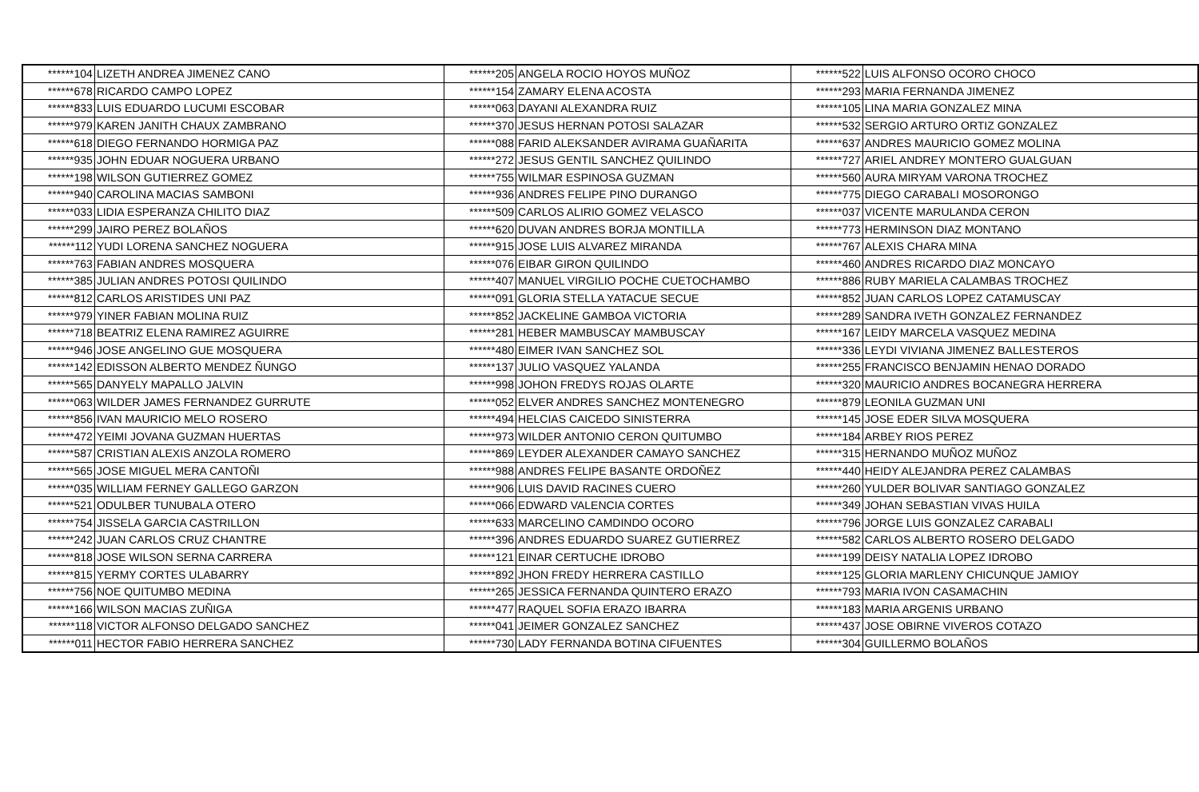| ******104 | LIZETH ANDREA JIMENEZ CANO | ******205 | ANGELA ROCIO HOYOS MUÑOZ | ******522 | LUIS ALFONSO OCORO CHOCO |
| ******678 | RICARDO CAMPO LOPEZ | ******154 | ZAMARY ELENA ACOSTA | ******293 | MARIA FERNANDA JIMENEZ |
| ******833 | LUIS EDUARDO LUCUMI ESCOBAR | ******063 | DAYANI ALEXANDRA RUIZ | ******105 | LINA MARIA GONZALEZ MINA |
| ******979 | KAREN JANITH CHAUX ZAMBRANO | ******370 | JESUS HERNAN POTOSI SALAZAR | ******532 | SERGIO ARTURO ORTIZ GONZALEZ |
| ******618 | DIEGO FERNANDO HORMIGA PAZ | ******088 | FARID ALEKSANDER AVIRAMA GUAÑARITA | ******637 | ANDRES MAURICIO GOMEZ MOLINA |
| ******935 | JOHN EDUAR NOGUERA URBANO | ******272 | JESUS GENTIL SANCHEZ QUILINDO | ******727 | ARIEL ANDREY MONTERO GUALGUAN |
| ******198 | WILSON GUTIERREZ GOMEZ | ******755 | WILMAR ESPINOSA GUZMAN | ******560 | AURA MIRYAM VARONA TROCHEZ |
| ******940 | CAROLINA MACIAS SAMBONI | ******936 | ANDRES FELIPE PINO DURANGO | ******775 | DIEGO CARABALI MOSORONGO |
| ******033 | LIDIA ESPERANZA CHILITO DIAZ | ******509 | CARLOS ALIRIO GOMEZ VELASCO | ******037 | VICENTE MARULANDA CERON |
| ******299 | JAIRO PEREZ BOLAÑOS | ******620 | DUVAN ANDRES BORJA MONTILLA | ******773 | HERMINSON DIAZ MONTANO |
| ******112 | YUDI LORENA SANCHEZ NOGUERA | ******915 | JOSE LUIS ALVAREZ MIRANDA | ******767 | ALEXIS CHARA MINA |
| ******763 | FABIAN ANDRES MOSQUERA | ******076 | EIBAR GIRON QUILINDO | ******460 | ANDRES RICARDO DIAZ MONCAYO |
| ******385 | JULIAN ANDRES POTOSI QUILINDO | ******407 | MANUEL VIRGILIO POCHE CUETOCHAMBO | ******886 | RUBY MARIELA CALAMBAS TROCHEZ |
| ******812 | CARLOS ARISTIDES UNI PAZ | ******091 | GLORIA STELLA YATACUE SECUE | ******852 | JUAN CARLOS LOPEZ CATAMUSCAY |
| ******979 | YINER FABIAN MOLINA RUIZ | ******852 | JACKELINE GAMBOA VICTORIA | ******289 | SANDRA IVETH GONZALEZ FERNANDEZ |
| ******718 | BEATRIZ ELENA RAMIREZ AGUIRRE | ******281 | HEBER MAMBUSCAY MAMBUSCAY | ******167 | LEIDY MARCELA VASQUEZ MEDINA |
| ******946 | JOSE ANGELINO GUE MOSQUERA | ******480 | EIMER IVAN SANCHEZ SOL | ******336 | LEYDI VIVIANA JIMENEZ BALLESTEROS |
| ******142 | EDISSON ALBERTO MENDEZ ÑUNGO | ******137 | JULIO VASQUEZ YALANDA | ******255 | FRANCISCO BENJAMIN HENAO DORADO |
| ******565 | DANYELY MAPALLO JALVIN | ******998 | JOHON FREDYS ROJAS OLARTE | ******320 | MAURICIO ANDRES BOCANEGRA HERRERA |
| ******063 | WILDER JAMES FERNANDEZ GURRUTE | ******052 | ELVER ANDRES SANCHEZ MONTENEGRO | ******879 | LEONILA GUZMAN UNI |
| ******856 | IVAN MAURICIO MELO ROSERO | ******494 | HELCIAS CAICEDO SINISTERRA | ******145 | JOSE EDER SILVA MOSQUERA |
| ******472 | YEIMI JOVANA GUZMAN HUERTAS | ******973 | WILDER ANTONIO CERON QUITUMBO | ******184 | ARBEY RIOS PEREZ |
| ******587 | CRISTIAN ALEXIS ANZOLA ROMERO | ******869 | LEYDER ALEXANDER CAMAYO SANCHEZ | ******315 | HERNANDO MUÑOZ MUÑOZ |
| ******565 | JOSE MIGUEL MERA CANTOÑI | ******988 | ANDRES FELIPE BASANTE ORDOÑEZ | ******440 | HEIDY ALEJANDRA PEREZ CALAMBAS |
| ******035 | WILLIAM FERNEY GALLEGO GARZON | ******906 | LUIS DAVID RACINES CUERO | ******260 | YULDER BOLIVAR SANTIAGO GONZALEZ |
| ******521 | ODULBER TUNUBALA OTERO | ******066 | EDWARD VALENCIA CORTES | ******349 | JOHAN SEBASTIAN VIVAS HUILA |
| ******754 | JISSELA GARCIA CASTRILLON | ******633 | MARCELINO CAMDINDO OCORO | ******796 | JORGE LUIS GONZALEZ CARABALI |
| ******242 | JUAN CARLOS CRUZ CHANTRE | ******396 | ANDRES EDUARDO SUAREZ GUTIERREZ | ******582 | CARLOS ALBERTO ROSERO DELGADO |
| ******818 | JOSE WILSON SERNA CARRERA | ******121 | EINAR CERTUCHE IDROBO | ******199 | DEISY NATALIA LOPEZ IDROBO |
| ******815 | YERMY CORTES ULABARRY | ******892 | JHON FREDY HERRERA CASTILLO | ******125 | GLORIA MARLENY CHICUNQUE JAMIOY |
| ******756 | NOE QUITUMBO MEDINA | ******265 | JESSICA FERNANDA QUINTERO ERAZO | ******793 | MARIA IVON CASAMACHIN |
| ******166 | WILSON MACIAS ZUÑIGA | ******477 | RAQUEL SOFIA ERAZO IBARRA | ******183 | MARIA ARGENIS URBANO |
| ******118 | VICTOR ALFONSO DELGADO SANCHEZ | ******041 | JEIMER GONZALEZ SANCHEZ | ******437 | JOSE OBIRNE VIVEROS COTAZO |
| ******011 | HECTOR FABIO HERRERA SANCHEZ | ******730 | LADY FERNANDA BOTINA CIFUENTES | ******304 | GUILLERMO BOLAÑOS |